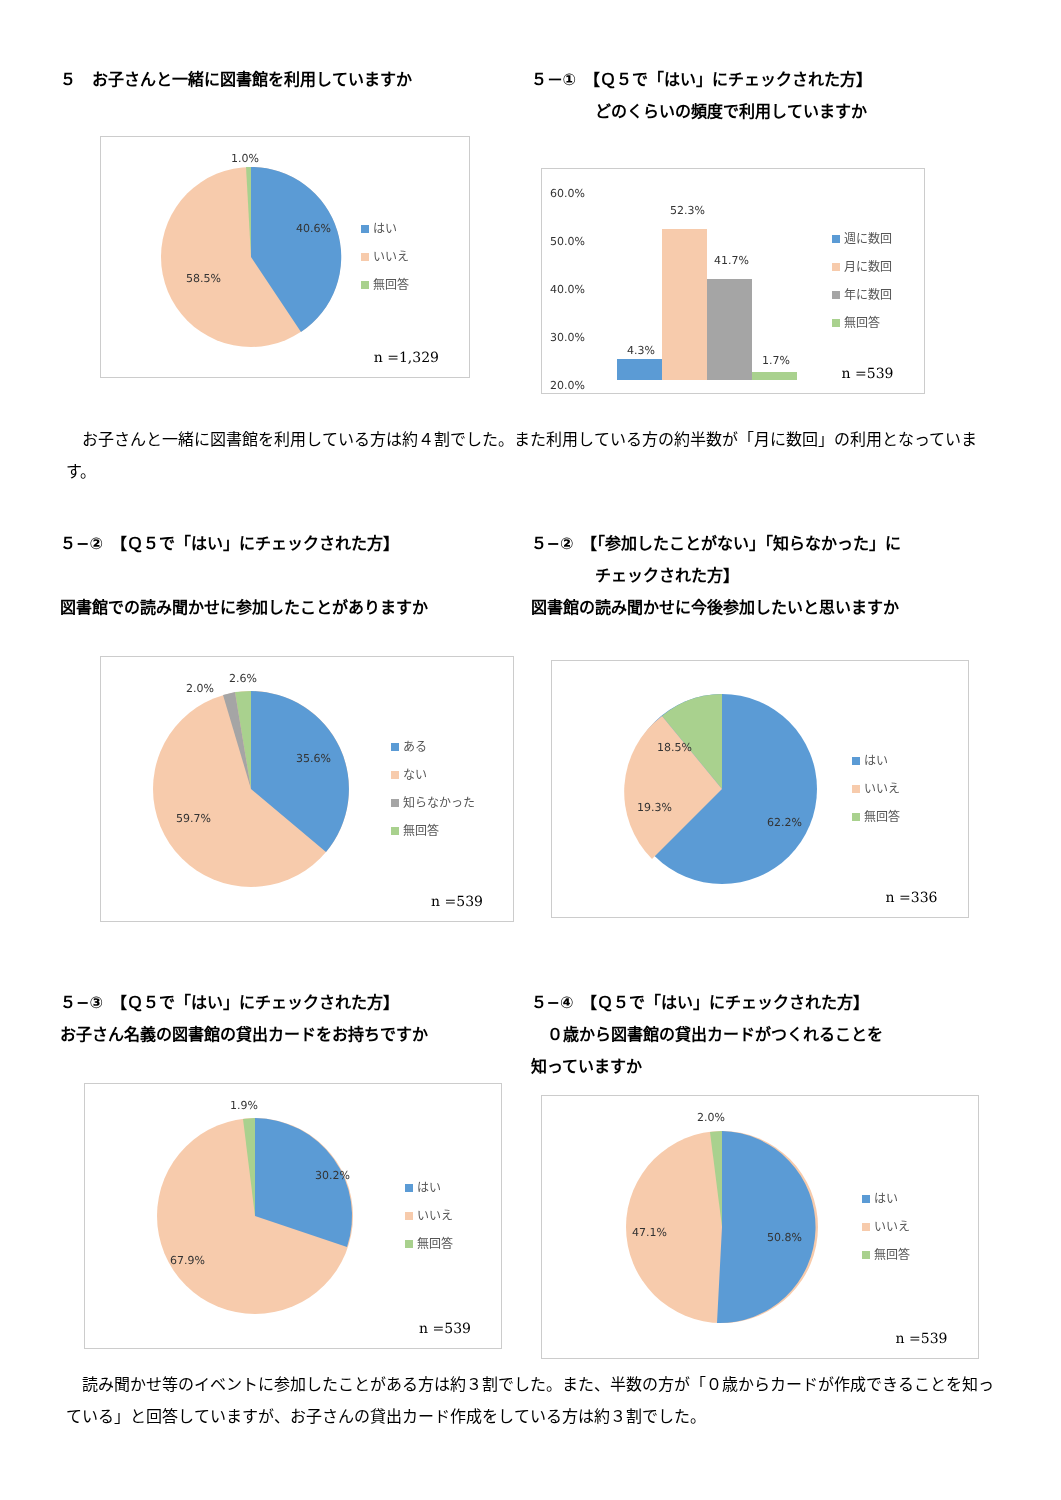５　お子さんと一緒に図書館を利用していますか
1.0%
40.6%
58.5%
はい
いいえ
無回答
n =1,329
５－①　【Ｑ５で「はい」にチェックされた方】
　　　　どのくらいの頻度で利用していますか
60.0%
50.0%
40.0%
30.0%
20.0%
4.3%
52.3%
41.7%
1.7%
週に数回
月に数回
年に数回
無回答
n =539
お子さんと一緒に図書館を利用している方は約４割でした。また利用している方の約半数が「月に数回」の利用となっています。
５−②　【Ｑ５で「はい」にチェックされた方】
図書館での読み聞かせに参加したことがありますか
2.6%
2.0%
35.6%
59.7%
ある
ない
知らなかった
無回答
n =539
５−②　【「参加したことがない」「知らなかった」に
　　　　チェックされた方】
図書館の読み聞かせに今後参加したいと思いますか
18.5%
19.3%
62.2%
はい
いいえ
無回答
n =336
５−③　【Ｑ５で「はい」にチェックされた方】
お子さん名義の図書館の貸出カードをお持ちですか
1.9%
30.2%
67.9%
はい
いいえ
無回答
n =539
５−④　【Ｑ５で「はい」にチェックされた方】
　０歳から図書館の貸出カードがつくれることを
知っていますか
2.0%
47.1%
50.8%
はい
いいえ
無回答
n =539
読み聞かせ等のイベントに参加したことがある方は約３割でした。また、半数の方が「０歳からカードが作成できることを知っている」と回答していますが、お子さんの貸出カード作成をしている方は約３割でした。